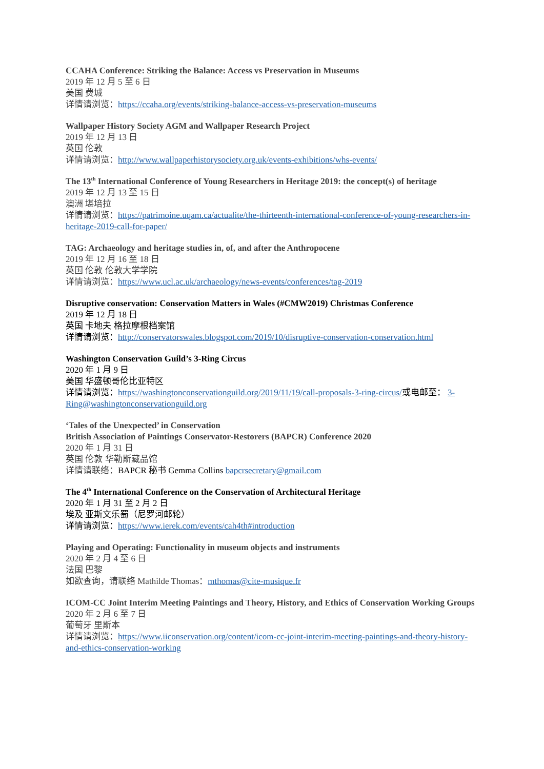CCAHA Conference: Striking the Balance: Access vs Preservation in Museums
2019 年 12 月 5 至 6 日
美国 费城
详情请浏览：https://ccaha.org/events/striking-balance-access-vs-preservation-museums
Wallpaper History Society AGM and Wallpaper Research Project
2019 年 12 月 13 日
英国 伦敦
详情请浏览：http://www.wallpaperhistorysociety.org.uk/events-exhibitions/whs-events/
The 13<sup>th</sup> International Conference of Young Researchers in Heritage 2019: the concept(s) of heritage
2019 年 12 月 13 至 15 日
澳洲 堪培拉
详情请浏览：https://patrimoine.uqam.ca/actualite/the-thirteenth-international-conference-of-young-researchers-in-heritage-2019-call-for-paper/
TAG: Archaeology and heritage studies in, of, and after the Anthropocene
2019 年 12 月 16 至 18 日
英国 伦敦 伦敦大学学院
详情请浏览：https://www.ucl.ac.uk/archaeology/news-events/conferences/tag-2019
Disruptive conservation: Conservation Matters in Wales (#CMW2019) Christmas Conference
2019 年 12 月 18 日
英国 卡地夫 格拉摩根档案馆
详情请浏览：http://conservatorswales.blogspot.com/2019/10/disruptive-conservation-conservation.html
Washington Conservation Guild’s 3-Ring Circus
2020 年 1 月 9 日
美国 华盛顿哥伦比亚特区
详情请浏览：https://washingtonconservationguild.org/2019/11/19/call-proposals-3-ring-circus/或电邮至： 3-Ring@washingtonconservationguild.org
‘Tales of the Unexpected’ in Conservation
British Association of Paintings Conservator-Restorers (BAPCR) Conference 2020
2020 年 1 月 31 日
英国 伦敦 华勒斯藏品馆
详情请联络：BAPCR 秘书 Gemma Collins bapcrsecretary@gmail.com
The 4<sup>th</sup> International Conference on the Conservation of Architectural Heritage
2020 年 1 月 31 至 2 月 2 日
埃及 亚斯文乐蜀（尼罗河邮轮）
详情请浏览：https://www.ierek.com/events/cah4th#introduction
Playing and Operating: Functionality in museum objects and instruments
2020 年 2 月 4 至 6 日
法国 巴黎
如欲查询，请联络 Mathilde Thomas：mthomas@cite-musique.fr
ICOM-CC Joint Interim Meeting Paintings and Theory, History, and Ethics of Conservation Working Groups
2020 年 2 月 6 至 7 日
葡萄牙 里斯本
详情请浏览：https://www.iiconservation.org/content/icom-cc-joint-interim-meeting-paintings-and-theory-history-and-ethics-conservation-working